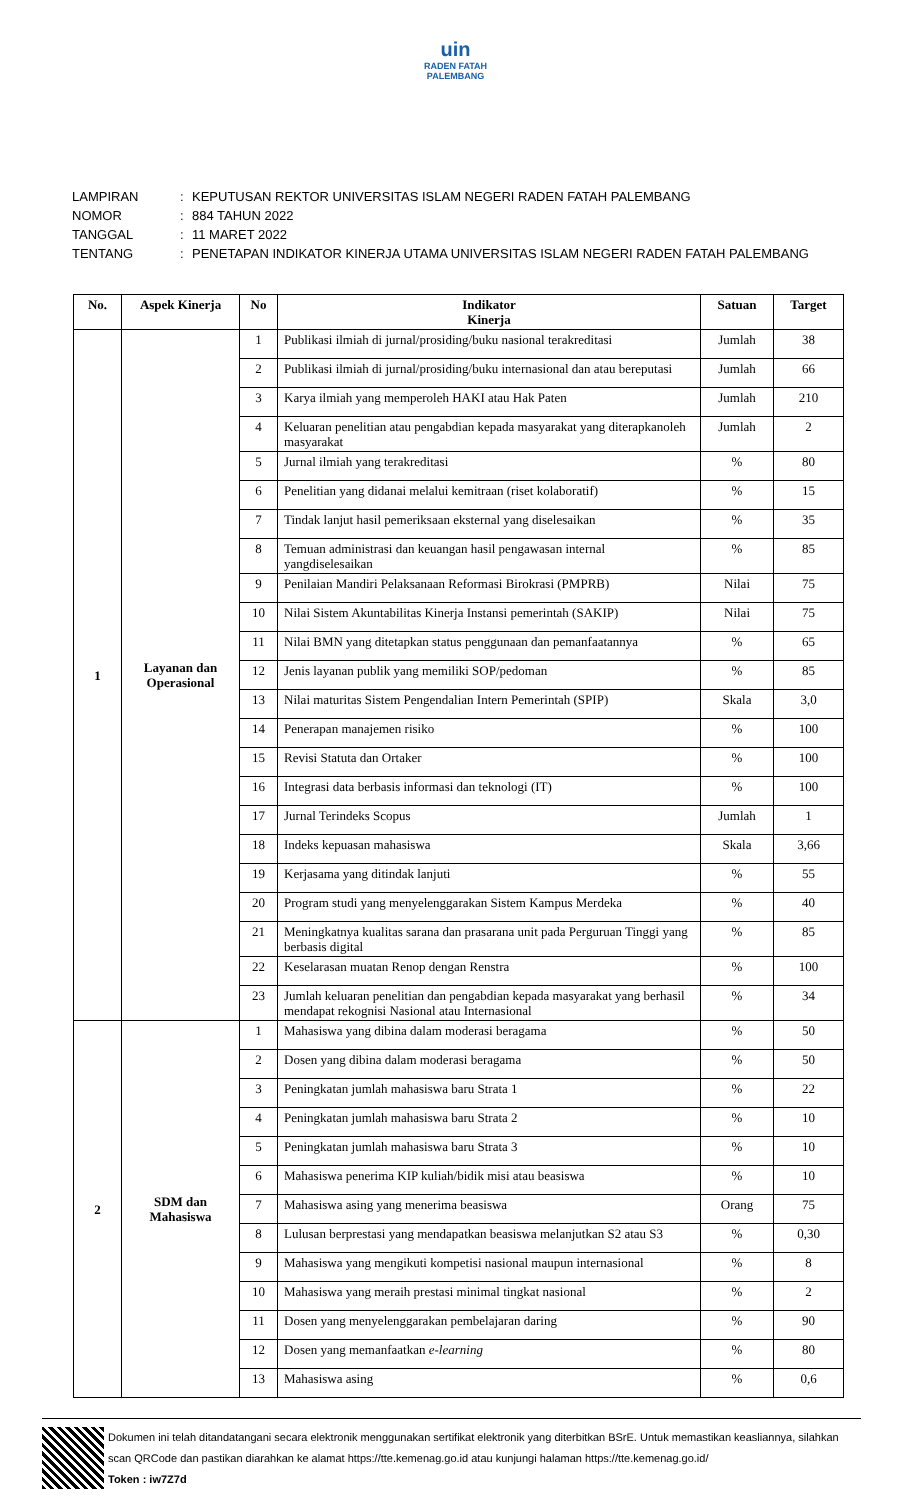uin
RADEN FATAH
PALEMBANG
| LAMPIRAN | : | KEPUTUSAN REKTOR UNIVERSITAS ISLAM NEGERI RADEN FATAH PALEMBANG |
| NOMOR | : | 884 TAHUN 2022 |
| TANGGAL | : | 11 MARET 2022 |
| TENTANG | : | PENETAPAN INDIKATOR KINERJA UTAMA UNIVERSITAS ISLAM NEGERI RADEN FATAH PALEMBANG |
| No. | Aspek Kinerja | No | Indikator Kinerja | Satuan | Target |
| --- | --- | --- | --- | --- | --- |
| 1 | Layanan dan Operasional | 1 | Publikasi ilmiah di jurnal/prosiding/buku nasional terakreditasi | Jumlah | 38 |
| | | 2 | Publikasi ilmiah di jurnal/prosiding/buku internasional dan atau bereputasi | Jumlah | 66 |
| | | 3 | Karya ilmiah yang memperoleh HAKI atau Hak Paten | Jumlah | 210 |
| | | 4 | Keluaran penelitian atau pengabdian kepada masyarakat yang diterapkanoleh masyarakat | Jumlah | 2 |
| | | 5 | Jurnal ilmiah yang terakreditasi | % | 80 |
| | | 6 | Penelitian yang didanai melalui kemitraan (riset kolaboratif) | % | 15 |
| | | 7 | Tindak lanjut hasil pemeriksaan eksternal yang diselesaikan | % | 35 |
| | | 8 | Temuan administrasi dan keuangan hasil pengawasan internal yangdiselesaikan | % | 85 |
| | | 9 | Penilaian Mandiri Pelaksanaan Reformasi Birokrasi (PMPRB) | Nilai | 75 |
| | | 10 | Nilai Sistem Akuntabilitas Kinerja Instansi pemerintah (SAKIP) | Nilai | 75 |
| | | 11 | Nilai BMN yang ditetapkan status penggunaan dan pemanfaatannya | % | 65 |
| | | 12 | Jenis layanan publik yang memiliki SOP/pedoman | % | 85 |
| | | 13 | Nilai maturitas Sistem Pengendalian Intern Pemerintah (SPIP) | Skala | 3,0 |
| | | 14 | Penerapan manajemen risiko | % | 100 |
| | | 15 | Revisi Statuta dan Ortaker | % | 100 |
| | | 16 | Integrasi data berbasis informasi dan teknologi (IT) | % | 100 |
| | | 17 | Jurnal Terindeks Scopus | Jumlah | 1 |
| | | 18 | Indeks kepuasan mahasiswa | Skala | 3,66 |
| | | 19 | Kerjasama yang ditindak lanjuti | % | 55 |
| | | 20 | Program studi yang menyelenggarakan Sistem Kampus Merdeka | % | 40 |
| | | 21 | Meningkatnya kualitas sarana dan prasarana unit pada Perguruan Tinggi yang berbasis digital | % | 85 |
| | | 22 | Keselarasan muatan Renop dengan Renstra | % | 100 |
| | | 23 | Jumlah keluaran penelitian dan pengabdian kepada masyarakat yang berhasil mendapat rekognisi Nasional atau Internasional | % | 34 |
| 2 | SDM dan Mahasiswa | 1 | Mahasiswa yang dibina dalam moderasi beragama | % | 50 |
| | | 2 | Dosen yang dibina dalam moderasi beragama | % | 50 |
| | | 3 | Peningkatan jumlah mahasiswa baru Strata 1 | % | 22 |
| | | 4 | Peningkatan jumlah mahasiswa baru Strata 2 | % | 10 |
| | | 5 | Peningkatan jumlah mahasiswa baru Strata 3 | % | 10 |
| | | 6 | Mahasiswa penerima KIP kuliah/bidik misi atau beasiswa | % | 10 |
| | | 7 | Mahasiswa asing yang menerima beasiswa | Orang | 75 |
| | | 8 | Lulusan berprestasi yang mendapatkan beasiswa melanjutkan S2 atau S3 | % | 0,30 |
| | | 9 | Mahasiswa yang mengikuti kompetisi nasional maupun internasional | % | 8 |
| | | 10 | Mahasiswa yang meraih prestasi minimal tingkat nasional | % | 2 |
| | | 11 | Dosen yang menyelenggarakan pembelajaran daring | % | 90 |
| | | 12 | Dosen yang memanfaatkan e-learning | % | 80 |
| | | 13 | Mahasiswa asing | % | 0,6 |
Dokumen ini telah ditandatangani secara elektronik menggunakan sertifikat elektronik yang diterbitkan BSrE. Untuk memastikan keasliannya, silahkan scan QRCode dan pastikan diarahkan ke alamat https://tte.kemenag.go.id atau kunjungi halaman https://tte.kemenag.go.id/
Token : iw7Z7d